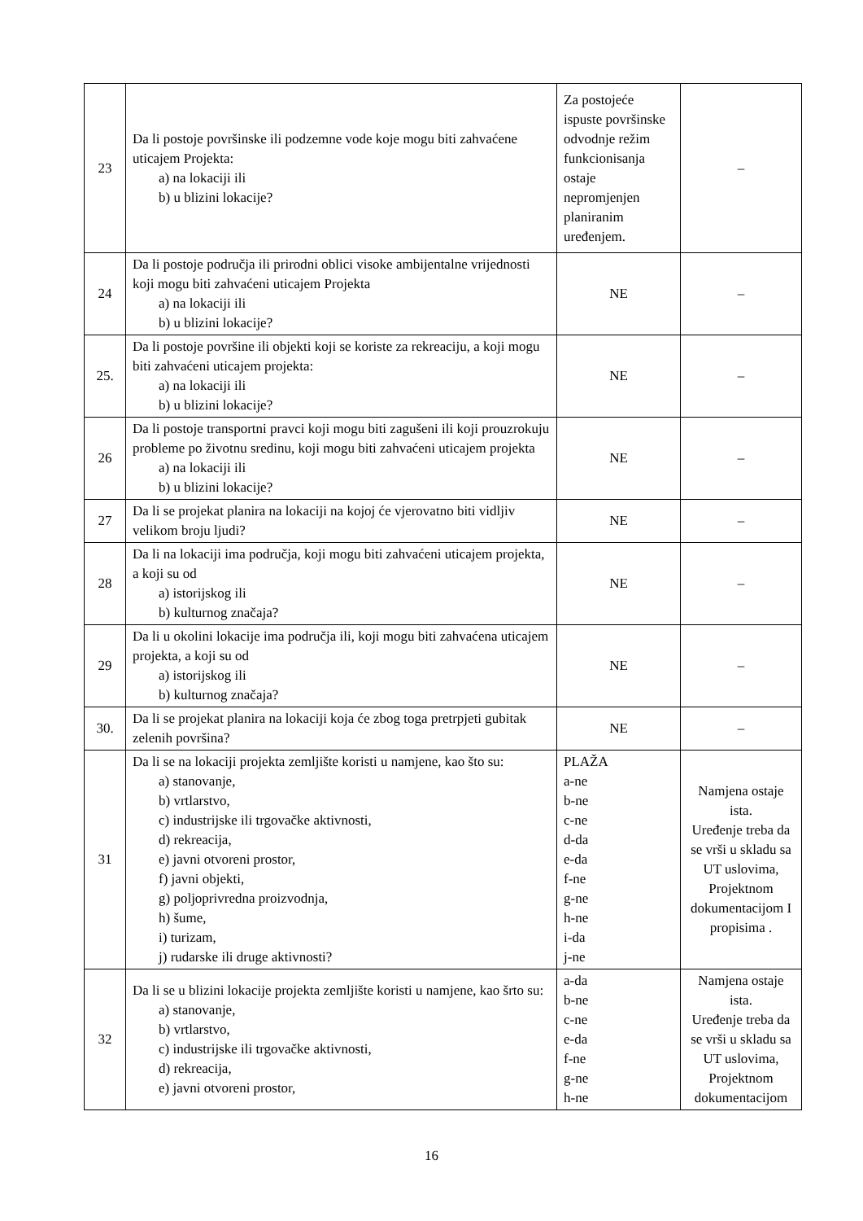| 23 | Da li postoje površinske ili podzemne vode koje mogu biti zahvaćene uticajem Projekta: a) na lokaciji ili b) u blizini lokacije? | Za postojeće ispuste površinske odvodnje režim funkcionisanja ostaje nepromjenjen planiranim uređenjem. | – |
| 24 | Da li postoje područja ili prirodni oblici visoke ambijentalne vrijednosti koji mogu biti zahvaćeni uticajem Projekta a) na lokaciji ili b) u blizini lokacije? | NE | – |
| 25. | Da li postoje površine ili objekti koji se koriste za rekreaciju, a koji mogu biti zahvaćeni uticajem projekta: a) na lokaciji ili b) u blizini lokacije? | NE | – |
| 26 | Da li postoje transportni pravci koji mogu biti zagušeni ili koji prouzrokuju probleme po životnu sredinu, koji mogu biti zahvaćeni uticajem projekta a) na lokaciji ili b) u blizini lokacije? | NE | – |
| 27 | Da li se projekat planira na lokaciji na kojoj će vjerovatno biti vidljiv velikom broju ljudi? | NE | – |
| 28 | Da li na lokaciji ima područja, koji mogu biti zahvaćeni uticajem projekta, a koji su od a) istorijskog ili b) kulturnog značaja? | NE | – |
| 29 | Da li u okolini lokacije ima područja ili, koji mogu biti zahvaćena uticajem projekta, a koji su od a) istorijskog ili b) kulturnog značaja? | NE | – |
| 30. | Da li se projekat planira na lokaciji koja će zbog toga pretrpjeti gubitak zelenih površina? | NE | – |
| 31 | Da li se na lokaciji projekta zemljište koristi u namjene, kao što su: a) stanovanje, b) vrtlarstvo, c) industrijske ili trgovačke aktivnosti, d) rekreacija, e) javni otvoreni prostor, f) javni objekti, g) poljoprivredna proizvodnja, h) šume, i) turizam, j) rudarske ili druge aktivnosti? | PLAŽA a-ne b-ne c-ne d-da e-da f-ne g-ne h-ne i-da j-ne | Namjena ostaje ista. Uređenje treba da se vrši u skladu sa UT uslovima, Projektnom dokumentacijom I propisima . |
| 32 | Da li se u blizini lokacije projekta zemljište koristi u namjene, kao šrto su: a) stanovanje, b) vrtlarstvo, c) industrijske ili trgovačke aktivnosti, d) rekreacija, e) javni otvoreni prostor, | a-da b-ne c-ne e-da f-ne g-ne h-ne | Namjena ostaje ista. Uređenje treba da se vrši u skladu sa UT uslovima, Projektnom dokumentacijom |
16